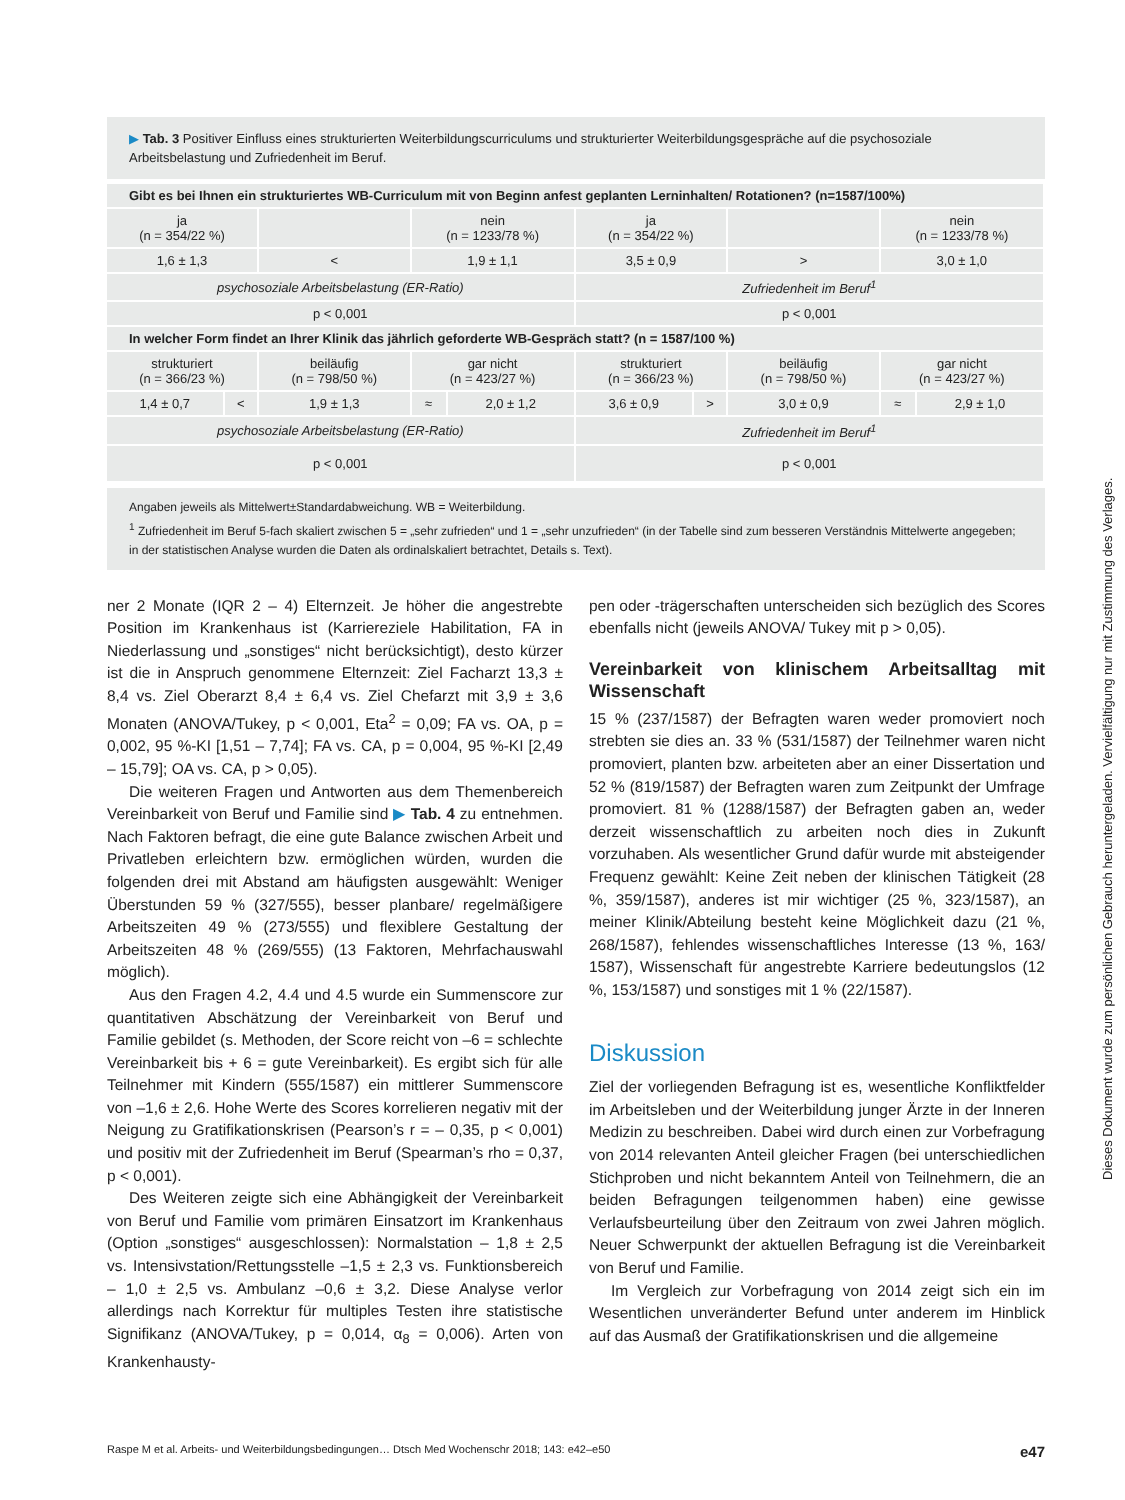▶ Tab. 3 Positiver Einfluss eines strukturierten Weiterbildungscurriculums und strukturierter Weiterbildungsgespräche auf die psychosoziale Arbeitsbelastung und Zufriedenheit im Beruf.
| Gibt es bei Ihnen ein strukturiertes WB-Curriculum mit von Beginn anfest geplanten Lerninhalten/ Rotationen? (n=1587/100%) | | | | | | | | | |
| ja (n = 354/22 %) | | | nein (n = 1233/78 %) | | ja (n = 354/22 %) | | | nein (n = 1233/78 %) | |
| 1,6 ± 1,3 | | < | 1,9 ± 1,1 | | 3,5 ± 0,9 | | > | 3,0 ± 1,0 | |
| psychosoziale Arbeitsbelastung (ER-Ratio) | | | | | Zufriedenheit im Beruf<sup>1</sup> | | | | |
| p < 0,001 | | | | | p < 0,001 | | | | |
| In welcher Form findet an Ihrer Klinik das jährlich geforderte WB-Gespräch statt? (n = 1587/100 %) | | | | | | | | | |
| strukturiert (n = 366/23 %) | | beiläufig (n = 798/50 %) | gar nicht (n = 423/27 %) | | strukturiert (n = 366/23 %) | | beiläufig (n = 798/50 %) | gar nicht (n = 423/27 %) | |
| 1,4 ± 0,7 | < | 1,9 ± 1,3 | ≈ | 2,0 ± 1,2 | 3,6 ± 0,9 | > | 3,0 ± 0,9 | ≈ | 2,9 ± 1,0 |
| psychosoziale Arbeitsbelastung (ER-Ratio) | | | | | Zufriedenheit im Beruf<sup>1</sup> | | | | |
| p < 0,001 | | | | | p < 0,001 | | | | |
Angaben jeweils als Mittelwert±Standardabweichung. WB = Weiterbildung.
<sup>1</sup> Zufriedenheit im Beruf 5-fach skaliert zwischen 5 = „sehr zufrieden“ und 1 = „sehr unzufrieden“ (in der Tabelle sind zum besseren Verständnis Mittelwerte angegeben; in der statistischen Analyse wurden die Daten als ordinalskaliert betrachtet, Details s. Text).
ner 2 Monate (IQR 2 – 4) Elternzeit. Je höher die angestrebte Position im Krankenhaus ist (Karriereziele Habilitation, FA in Niederlassung und „sonstiges“ nicht berücksichtigt), desto kürzer ist die in Anspruch genommene Elternzeit: Ziel Facharzt 13,3 ± 8,4 vs. Ziel Oberarzt 8,4 ± 6,4 vs. Ziel Chefarzt mit 3,9 ± 3,6 Monaten (ANOVA/Tukey, p < 0,001, Eta<sup>2</sup> = 0,09; FA vs. OA, p = 0,002, 95 %-KI [1,51 – 7,74]; FA vs. CA, p = 0,004, 95 %-KI [2,49 – 15,79]; OA vs. CA, p > 0,05).
Die weiteren Fragen und Antworten aus dem Themenbereich Vereinbarkeit von Beruf und Familie sind ▶ Tab. 4 zu entnehmen. Nach Faktoren befragt, die eine gute Balance zwischen Arbeit und Privatleben erleichtern bzw. ermöglichen würden, wurden die folgenden drei mit Abstand am häufigsten ausgewählt: Weniger Überstunden 59 % (327/555), besser planbare/ regelmäßigere Arbeitszeiten 49 % (273/555) und flexiblere Gestaltung der Arbeitszeiten 48 % (269/555) (13 Faktoren, Mehrfachauswahl möglich).
Aus den Fragen 4.2, 4.4 und 4.5 wurde ein Summenscore zur quantitativen Abschätzung der Vereinbarkeit von Beruf und Familie gebildet (s. Methoden, der Score reicht von –6 = schlechte Vereinbarkeit bis + 6 = gute Vereinbarkeit). Es ergibt sich für alle Teilnehmer mit Kindern (555/1587) ein mittlerer Summenscore von –1,6 ± 2,6. Hohe Werte des Scores korrelieren negativ mit der Neigung zu Gratifikationskrisen (Pearson’s r = – 0,35, p < 0,001) und positiv mit der Zufriedenheit im Beruf (Spearman’s rho = 0,37, p < 0,001).
Des Weiteren zeigte sich eine Abhängigkeit der Vereinbarkeit von Beruf und Familie vom primären Einsatzort im Krankenhaus (Option „sonstiges“ ausgeschlossen): Normalstation – 1,8 ± 2,5 vs. Intensivstation/Rettungsstelle –1,5 ± 2,3 vs. Funktionsbereich – 1,0 ± 2,5 vs. Ambulanz –0,6 ± 3,2. Diese Analyse verlor allerdings nach Korrektur für multiples Testen ihre statistische Signifikanz (ANOVA/Tukey, p = 0,014, α<sub>8</sub> = 0,006). Arten von Krankenhausty-
pen oder -trägerschaften unterscheiden sich bezüglich des Scores ebenfalls nicht (jeweils ANOVA/ Tukey mit p > 0,05).
Vereinbarkeit von klinischem Arbeitsalltag mit Wissenschaft
15 % (237/1587) der Befragten waren weder promoviert noch strebten sie dies an. 33 % (531/1587) der Teilnehmer waren nicht promoviert, planten bzw. arbeiteten aber an einer Dissertation und 52 % (819/1587) der Befragten waren zum Zeitpunkt der Umfrage promoviert. 81 % (1288/1587) der Befragten gaben an, weder derzeit wissenschaftlich zu arbeiten noch dies in Zukunft vorzuhaben. Als wesentlicher Grund dafür wurde mit absteigender Frequenz gewählt: Keine Zeit neben der klinischen Tätigkeit (28 %, 359/1587), anderes ist mir wichtiger (25 %, 323/1587), an meiner Klinik/Abteilung besteht keine Möglichkeit dazu (21 %, 268/1587), fehlendes wissenschaftliches Interesse (13 %, 163/ 1587), Wissenschaft für angestrebte Karriere bedeutungslos (12 %, 153/1587) und sonstiges mit 1 % (22/1587).
Diskussion
Ziel der vorliegenden Befragung ist es, wesentliche Konfliktfelder im Arbeitsleben und der Weiterbildung junger Ärzte in der Inneren Medizin zu beschreiben. Dabei wird durch einen zur Vorbefragung von 2014 relevanten Anteil gleicher Fragen (bei unterschiedlichen Stichproben und nicht bekanntem Anteil von Teilnehmern, die an beiden Befragungen teilgenommen haben) eine gewisse Verlaufsbeurteilung über den Zeitraum von zwei Jahren möglich. Neuer Schwerpunkt der aktuellen Befragung ist die Vereinbarkeit von Beruf und Familie.
Im Vergleich zur Vorbefragung von 2014 zeigt sich ein im Wesentlichen unveränderter Befund unter anderem im Hinblick auf das Ausmaß der Gratifikationskrisen und die allgemeine
Raspe M et al. Arbeits- und Weiterbildungsbedingungen… Dtsch Med Wochenschr 2018; 143: e42–e50 e47
Dieses Dokument wurde zum persönlichen Gebrauch heruntergeladen. Vervielfältigung nur mit Zustimmung des Verlages.